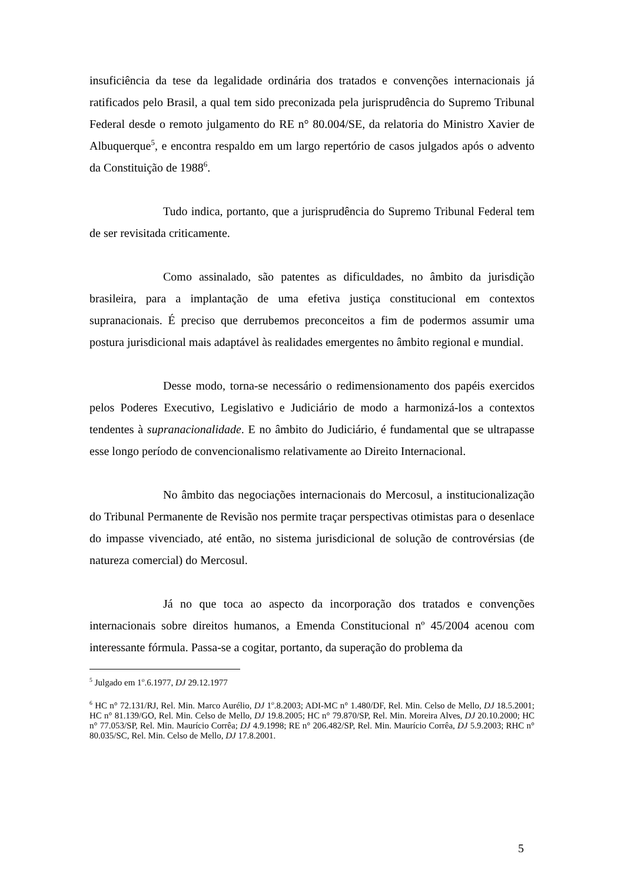insuficiência da tese da legalidade ordinária dos tratados e convenções internacionais já ratificados pelo Brasil, a qual tem sido preconizada pela jurisprudência do Supremo Tribunal Federal desde o remoto julgamento do RE n° 80.004/SE, da relatoria do Ministro Xavier de Albuquerque<sup>5</sup>, e encontra respaldo em um largo repertório de casos julgados após o advento da Constituição de 1988<sup>6</sup>.
Tudo indica, portanto, que a jurisprudência do Supremo Tribunal Federal tem de ser revisitada criticamente.
Como assinalado, são patentes as dificuldades, no âmbito da jurisdição brasileira, para a implantação de uma efetiva justiça constitucional em contextos supranacionais. É preciso que derrubemos preconceitos a fim de podermos assumir uma postura jurisdicional mais adaptável às realidades emergentes no âmbito regional e mundial.
Desse modo, torna-se necessário o redimensionamento dos papéis exercidos pelos Poderes Executivo, Legislativo e Judiciário de modo a harmonizá-los a contextos tendentes à supranacionalidade. E no âmbito do Judiciário, é fundamental que se ultrapasse esse longo período de convencionalismo relativamente ao Direito Internacional.
No âmbito das negociações internacionais do Mercosul, a institucionalização do Tribunal Permanente de Revisão nos permite traçar perspectivas otimistas para o desenlace do impasse vivenciado, até então, no sistema jurisdicional de solução de controvérsias (de natureza comercial) do Mercosul.
Já no que toca ao aspecto da incorporação dos tratados e convenções internacionais sobre direitos humanos, a Emenda Constitucional nº 45/2004 acenou com interessante fórmula. Passa-se a cogitar, portanto, da superação do problema da
<sup>5</sup> Julgado em 1<sup>o</sup>.6.1977, DJ 29.12.1977
<sup>6</sup> HC n° 72.131/RJ, Rel. Min. Marco Aurélio, DJ 1<sup>o</sup>.8.2003; ADI-MC n° 1.480/DF, Rel. Min. Celso de Mello, DJ 18.5.2001; HC n° 81.139/GO, Rel. Min. Celso de Mello, DJ 19.8.2005; HC n° 79.870/SP, Rel. Min. Moreira Alves, DJ 20.10.2000; HC n° 77.053/SP, Rel. Min. Maurício Corrêa; DJ 4.9.1998; RE n° 206.482/SP, Rel. Min. Maurício Corrêa, DJ 5.9.2003; RHC n° 80.035/SC, Rel. Min. Celso de Mello, DJ 17.8.2001.
5